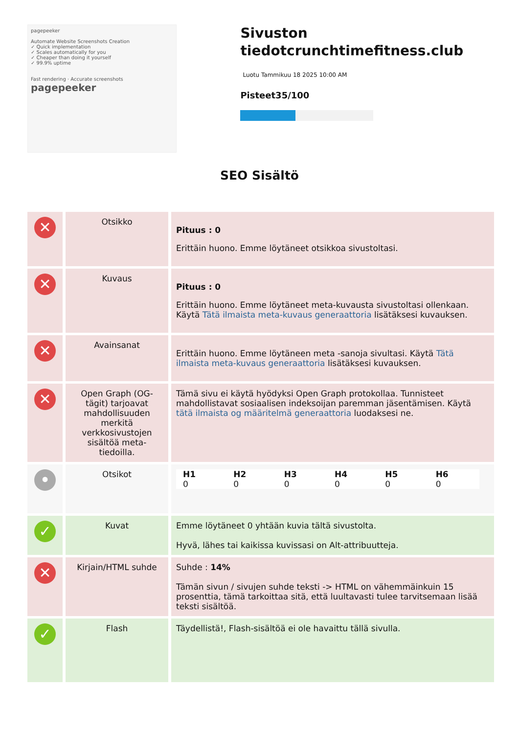pagepeeker
Automate Website Screenshots Creation
✓ Quick implementation
✓ Scales automatically for you
✓ Cheaper than doing it yourself
✓ 99.9% uptime
Fast rendering · Accurate screenshots
pagepeeker
Sivuston tiedotcrunchtimefitness.club
Luotu Tammikuu 18 2025 10:00 AM
Pisteet35/100
SEO Sisältö
| ✕ | Otsikko | Pituus : 0 Erittäin huono. Emme löytäneet otsikkoa sivustoltasi. |
| ✕ | Kuvaus | Pituus : 0 Erittäin huono. Emme löytäneet meta-kuvausta sivustoltasi ollenkaan. Käytä Tätä ilmaista meta-kuvaus generaattoria lisätäksesi kuvauksen. |
| ✕ | Avainsanat | Erittäin huono. Emme löytäneen meta -sanoja sivultasi. Käytä Tätä ilmaista meta-kuvaus generaattoria lisätäksesi kuvauksen. |
| ✕ | Open Graph (OG-tägit) tarjoavat mahdollisuuden merkitä verkkosivustojen sisältöä meta-tiedoilla. | Tämä sivu ei käytä hyödyksi Open Graph protokollaa. Tunnisteet mahdollistavat sosiaalisen indeksoijan paremman jäsentämisen. Käytä tätä ilmaista og määritelmä generaattoria luodaksesi ne. |
| • | Otsikot | / H1 0 / H2 0 / H3 0 / H4 0 / H5 0 / H6 0 / |
| ✓ | Kuvat | Emme löytäneet 0 yhtään kuvia tältä sivustolta. Hyvä, lähes tai kaikissa kuvissasi on Alt-attribuutteja. |
| ✕ | Kirjain/HTML suhde | Suhde : 14% Tämän sivun / sivujen suhde teksti -> HTML on vähemmäinkuin 15 prosenttia, tämä tarkoittaa sitä, että luultavasti tulee tarvitsemaan lisää teksti sisältöä. |
| ✓ | Flash | Täydellistä!, Flash-sisältöä ei ole havaittu tällä sivulla. |